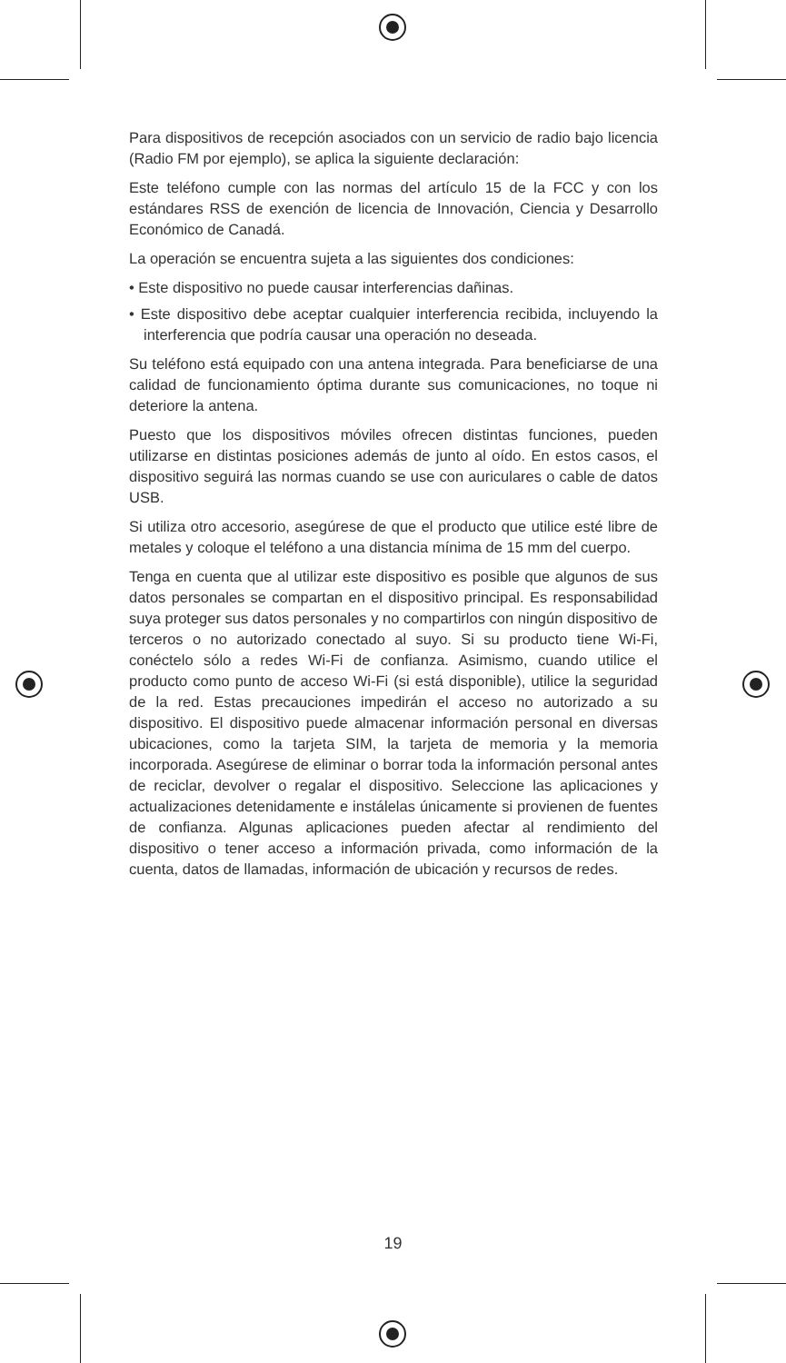Para dispositivos de recepción asociados con un servicio de radio bajo licencia (Radio FM por ejemplo), se aplica la siguiente declaración:
Este teléfono cumple con las normas del artículo 15 de la FCC y con los estándares RSS de exención de licencia de Innovación, Ciencia y Desarrollo Económico de Canadá.
La operación se encuentra sujeta a las siguientes dos condiciones:
• Este dispositivo no puede causar interferencias dañinas.
• Este dispositivo debe aceptar cualquier interferencia recibida, incluyendo la interferencia que podría causar una operación no deseada.
Su teléfono está equipado con una antena integrada. Para beneficiarse de una calidad de funcionamiento óptima durante sus comunicaciones, no toque ni deteriore la antena.
Puesto que los dispositivos móviles ofrecen distintas funciones, pueden utilizarse en distintas posiciones además de junto al oído. En estos casos, el dispositivo seguirá las normas cuando se use con auriculares o cable de datos USB.
Si utiliza otro accesorio, asegúrese de que el producto que utilice esté libre de metales y coloque el teléfono a una distancia mínima de 15 mm del cuerpo.
Tenga en cuenta que al utilizar este dispositivo es posible que algunos de sus datos personales se compartan en el dispositivo principal. Es responsabilidad suya proteger sus datos personales y no compartirlos con ningún dispositivo de terceros o no autorizado conectado al suyo. Si su producto tiene Wi-Fi, conéctelo sólo a redes Wi-Fi de confianza. Asimismo, cuando utilice el producto como punto de acceso Wi-Fi (si está disponible), utilice la seguridad de la red. Estas precauciones impedirán el acceso no autorizado a su dispositivo. El dispositivo puede almacenar información personal en diversas ubicaciones, como la tarjeta SIM, la tarjeta de memoria y la memoria incorporada. Asegúrese de eliminar o borrar toda la información personal antes de reciclar, devolver o regalar el dispositivo. Seleccione las aplicaciones y actualizaciones detenidamente e instálelas únicamente si provienen de fuentes de confianza. Algunas aplicaciones pueden afectar al rendimiento del dispositivo o tener acceso a información privada, como información de la cuenta, datos de llamadas, información de ubicación y recursos de redes.
19